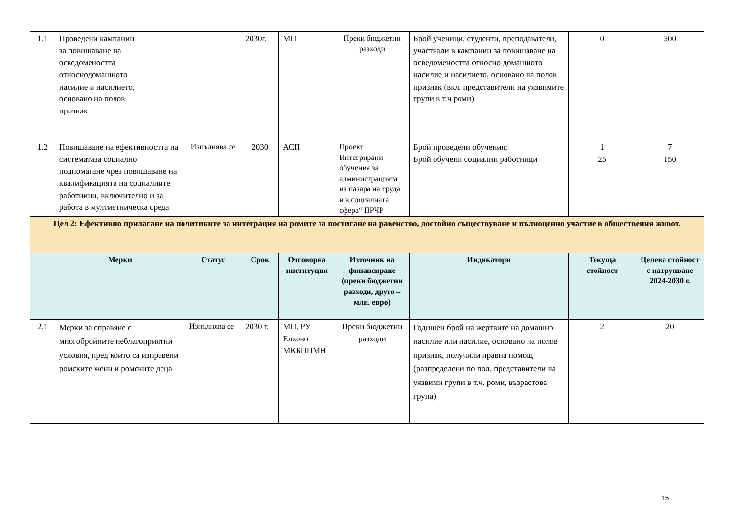| 1.1 | Проведени кампании за повишаване на осведомеността относнодомашното насилие и насилието, основано на полов признак | | 2030г. | МП | Преки бюджетни разходи | Брой ученици, студенти, преподаватели, участвали в кампании за повишаване на осведомеността относно домашното насилие и насилието, основано на полов признак (вкл. представители на уязвимите групи в т.ч роми) | 0 | 500 |
| 1.2 | Повишаване на ефективността на систематаза социално подпомагане чрез повишаване на квалификацията на социалните работници, включително и за работа в мултиетническа среда | Изпълнява се | 2030 | АСП | Проект Интегрирани обучения за администрацията на пазара на труда и в социалната сфера“ ПРЧР | Брой проведени обучения; Брой обучени социални работници | 1 25 | 7 150 |
| Цел 2: Ефективно прилагане на политиките за интеграция на ромите за постигане на равенство, достойно съществуване и пълноценно участие в обществения живот. | | | | | | | | |
| | Мерки | Статус | Срок | Отговорна институция | Източник на финансиране (преки бюджетни разходи, друго – млн. евро) | Индикатори | Текуща стойност | Целева стойност с натрупване 2024-2030 г. |
| 2.1 | Мерки за справяне с многобройните неблагоприятни условия, пред които са изправени ромските жени и ромските деца | Изпълнява се | 2030 г. | МП, РУ Елхово МКБППМН | Преки бюджетни разходи | Годишен брой на жертвите на домашно насилие или насилие, основано на полов признак, получили правна помощ (разпределени по пол, представители на уязвими групи в т.ч. роми, възрастова група) | 2 | 20 |
15